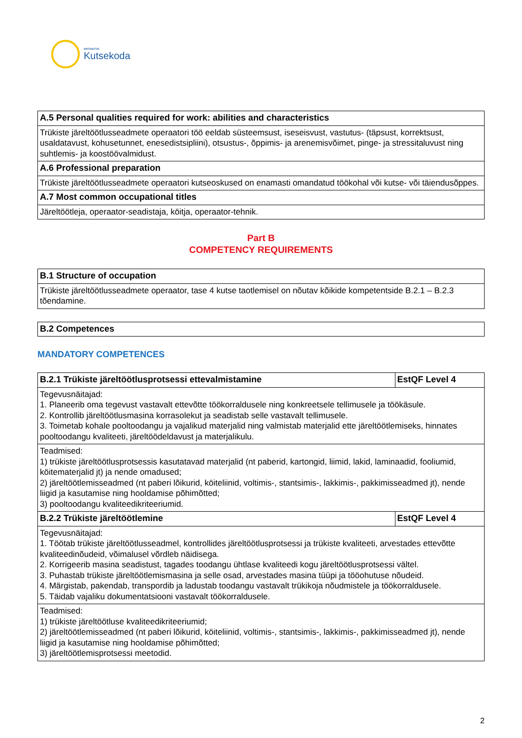SIHTASUTUS
Kutsekoda
| A.5 Personal qualities required for work: abilities and characteristics |
| --- |
| Trükiste järeltöötlusseadmete operaatori töö eeldab süsteemsust, iseseisvust, vastutus- (täpsust, korrektsust, usaldatavust, kohusetunnet, enesedistsipliini), otsustus-, õppimis- ja arenemisvõimet, pinge- ja stressitaluvust ning suhtlemis- ja koostöövalmidust. |
| A.6 Professional preparation |
| Trükiste järeltöötlusseadmete operaatori kutseoskused on enamasti omandatud töökohal või kutse- või täiendusõppes. |
| A.7 Most common occupational titles |
| Järeltöötleja, operaator-seadistaja, köitja, operaator-tehnik. |
Part B
COMPETENCY REQUIREMENTS
| B.1 Structure of occupation |
| --- |
| Trükiste järeltöötlusseadmete operaator, tase 4 kutse taotlemisel on nõutav kõikide kompetentside B.2.1 – B.2.3 tõendamine. |
| B.2 Competences |
| --- |
MANDATORY COMPETENCES
| B.2.1 Trükiste järeltöötlusprotsessi ettevalmistamine | EstQF Level 4 |
| --- | --- |
| Tegevusnäitajad: 1. Planeerib oma tegevust vastavalt ettevõtte töökorraldusele ning konkreetsele tellimusele ja töökäsule. 2. Kontrollib järeltöötlusmasina korrasolekut ja seadistab selle vastavalt tellimusele. 3. Toimetab kohale pooltoodangu ja vajalikud materjalid ning valmistab materjalid ette järeltöötlemiseks, hinnates pooltoodangu kvaliteeti, järeltöödeldavust ja materjalikulu. | |
| Teadmised: 1) trükiste järeltöötlusprotsessis kasutatavad materjalid (nt paberid, kartongid, liimid, lakid, laminaadid, fooliumid, köitematerjalid jt) ja nende omadused; 2) järeltöötlemisseadmed (nt paberi lõikurid, köiteliinid, voltimis-, stantsimis-, lakkimis-, pakkimisseadmed jt), nende liigid ja kasutamise ning hooldamise põhimõtted; 3) pooltoodangu kvaliteedikriteeriumid. | |
| B.2.2 Trükiste järeltöötlemine | EstQF Level 4 |
| Tegevusnäitajad: 1. Töötab trükiste järeltöötlusseadmel, kontrollides järeltöötlusprotsessi ja trükiste kvaliteeti, arvestades ettevõtte kvaliteedinõudeid, võimalusel võrdleb näidisega. 2. Korrigeerib masina seadistust, tagades toodangu ühtlase kvaliteedi kogu järeltöötlusprotsessi vältel. 3. Puhastab trükiste järeltöötlemismasina ja selle osad, arvestades masina tüüpi ja tööohutuse nõudeid. 4. Märgistab, pakendab, transpordib ja ladustab toodangu vastavalt trükikoja nõudmistele ja töökorraldusele. 5. Täidab vajaliku dokumentatsiooni vastavalt töökorraldusele. | |
| Teadmised: 1) trükiste järeltöötluse kvaliteedikriteeriumid; 2) järeltöötlemisseadmed (nt paberi lõikurid, köiteliinid, voltimis-, stantsimis-, lakkimis-, pakkimisseadmed jt), nende liigid ja kasutamise ning hooldamise põhimõtted; 3) järeltöötlemisprotsessi meetodid. | |
2